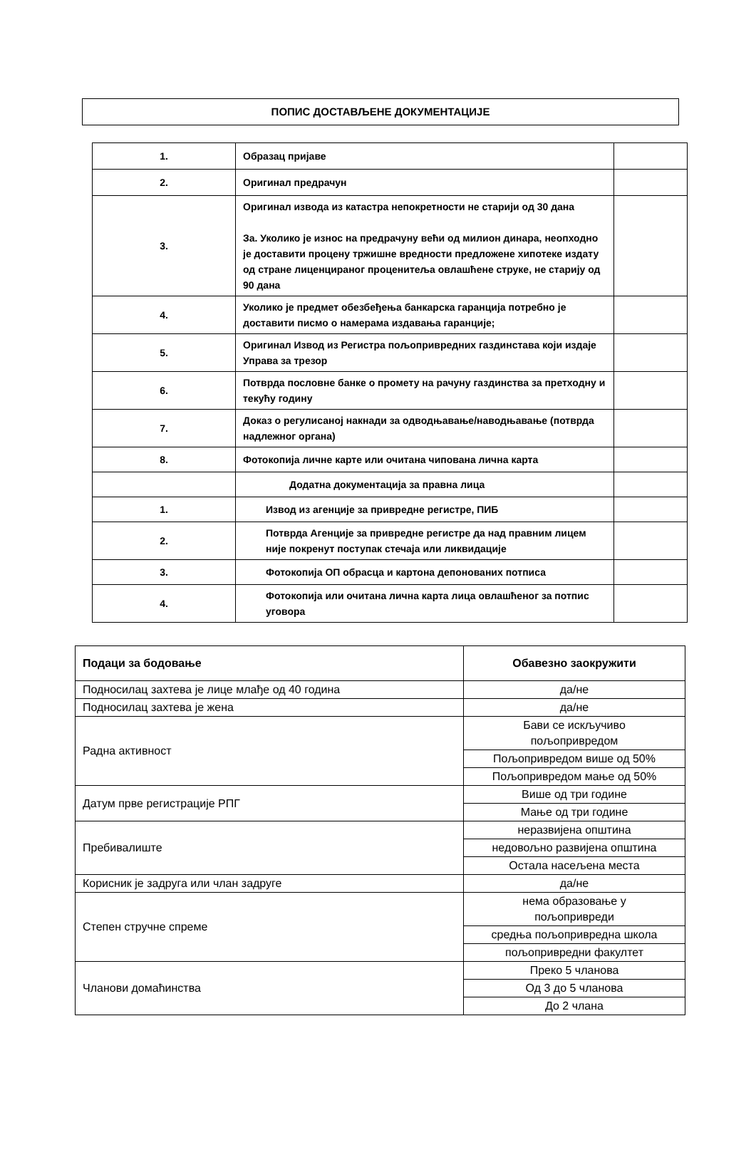ПОПИС ДОСТАВЉЕНЕ ДОКУМЕНТАЦИЈЕ
| 1. | Образац пријаве | |
| 2. | Оригинал предрачун | |
| 3. | Оригинал извода из катастра непокретности не старији од 30 дана За. Уколико је износ на предрачуну већи од милион динара, неопходно је доставити процену тржишне вредности предложене хипотеке издату од стране лиценцираног проценитеља овлашћене струке, не старију од 90 дана | |
| 4. | Уколико је предмет обезбеђења банкарска гаранција потребно је доставити писмо о намерама издавања гаранције; | |
| 5. | Оригинал Извод из Регистра пољопривредних газдинстава који издаје Управа за трезор | |
| 6. | Потврда пословне банке о промету на рачуну газдинства за претходну и текућу годину | |
| 7. | Доказ о регулисаној накнади за одводњавање/наводњавање (потврда надлежног органа) | |
| 8. | Фотокопија личне карте или очитана чипована лична карта | |
| | Додатна документација за правна лица | |
| 1. | Извод из агенције за привредне регистре, ПИБ | |
| 2. | Потврда Агенције за привредне регистре да над правним лицем није покренут поступак стечаја или ликвидације | |
| 3. | Фотокопија ОП обрасца и картона депонованих потписа | |
| 4. | Фотокопија или очитана лична карта лица овлашћеног за потпис уговора | |
| Подаци за бодовање | Обавезно заокружити |
| --- | --- |
| Подносилац захтева је лице млађе од 40 година | да/не |
| Подносилац захтева је жена | да/не |
| Радна активност | Бави се искључиво пољопривредом |
| | Пољопривредом више од 50% |
| | Пољопривредом мање од 50% |
| Датум прве регистрације РПГ | Више од три године |
| | Мање од три године |
| Пребивалиште | неразвијена општина |
| | недовољно развијена општина |
| | Остала насељена места |
| Корисник је задруга или члан задруге | да/не |
| Степен стручне спреме | нема образовање у пољопривреди |
| | средња пољопривредна школа |
| | пољопривредни факултет |
| Чланови домаћинства | Преко 5 чланова |
| | Од 3 до 5 чланова |
| | До 2 члана |